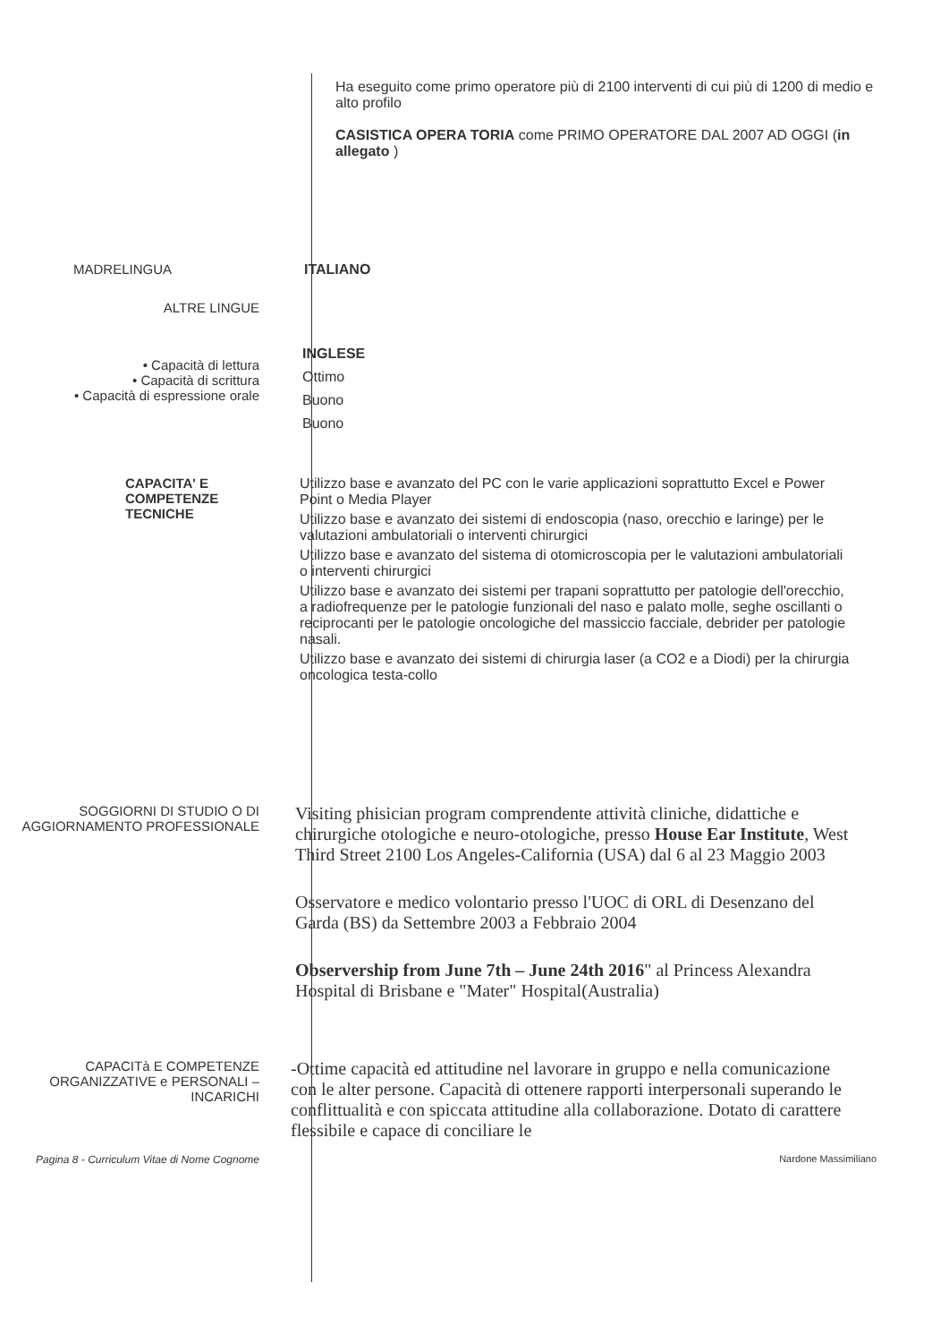Ha eseguito come primo operatore più di 2100 interventi di cui più di 1200 di medio e alto profilo
CASISTICA OPERA TORIA come PRIMO OPERATORE DAL 2007 AD OGGI (in allegato )
MADRELINGUA ITALIANO
ALTRE LINGUE
• Capacità di lettura
• Capacità di scrittura
• Capacità di espressione orale
INGLESE
Ottimo
Buono
Buono
CAPACITA' E COMPETENZE TECNICHE Utilizzo base e avanzato del PC con le varie applicazioni soprattutto Excel e Power Point o Media Player
Utilizzo base e avanzato dei sistemi di endoscopia (naso, orecchio e laringe) per le valutazioni ambulatoriali o interventi chirurgici
Utilizzo base e avanzato del sistema di otomicroscopia per le valutazioni ambulatoriali o interventi chirurgici
Utilizzo base e avanzato dei sistemi per trapani soprattutto per patologie dell'orecchio, a radiofrequenze per le patologie funzionali del naso e palato molle, seghe oscillanti o reciprocanti per le patologie oncologiche del massiccio facciale, debrider per patologie nasali.
Utilizzo base e avanzato dei sistemi di chirurgia laser (a CO2 e a Diodi) per la chirurgia oncologica testa-collo
SOGGIORNI DI STUDIO O DI AGGIORNAMENTO PROFESSIONALE
Visiting phisician program comprendente attività cliniche, didattiche e chirurgiche otologiche e neuro-otologiche, presso House Ear Institute, West Third Street 2100 Los Angeles-California (USA) dal 6 al 23 Maggio 2003
Osservatore e medico volontario presso l'UOC di ORL di Desenzano del Garda (BS) da Settembre 2003 a Febbraio 2004
Observership from June 7th – June 24th 2016" al Princess Alexandra Hospital di Brisbane e "Mater" Hospital(Australia)
CAPACITà E COMPETENZE ORGANIZZATIVE e PERSONALI – INCARICHI
-Ottime capacità ed attitudine nel lavorare in gruppo e nella comunicazione con le alter persone. Capacità di ottenere rapporti interpersonali superando le conflittualità e con spiccata attitudine alla collaborazione. Dotato di carattere flessibile e capace di conciliare le
Pagina 8 - Curriculum Vitae di Nome Cognome Nardone Massimiliano